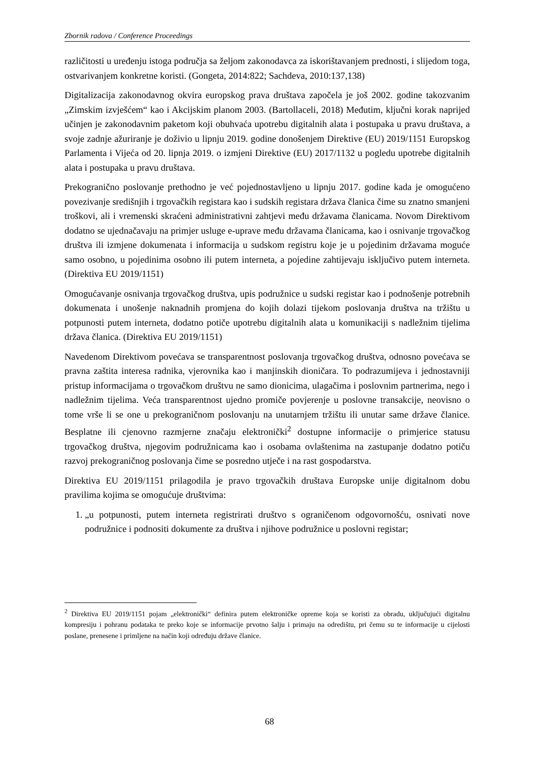Zbornik radova / Conference Proceedings
različitosti u uređenju istoga područja sa željom zakonodavca za iskorištavanjem prednosti, i slijedom toga, ostvarivanjem konkretne koristi. (Gongeta, 2014:822; Sachdeva, 2010:137,138)
Digitalizacija zakonodavnog okvira europskog prava društava započela je još 2002. godine takozvanim „Zimskim izvješćem“ kao i Akcijskim planom 2003. (Bartollaceli, 2018) Međutim, ključni korak naprijed učinjen je zakonodavnim paketom koji obuhvaća upotrebu digitalnih alata i postupaka u pravu društava, a svoje zadnje ažuriranje je doživio u lipnju 2019. godine donošenjem Direktive (EU) 2019/1151 Europskog Parlamenta i Vijeća od 20. lipnja 2019. o izmjeni Direktive (EU) 2017/1132 u pogledu upotrebe digitalnih alata i postupaka u pravu društava.
Prekogranično poslovanje prethodno je već pojednostavljeno u lipnju 2017. godine kada je omogućeno povezivanje središnjih i trgovačkih registara kao i sudskih registara država članica čime su znatno smanjeni troškovi, ali i vremenski skraćeni administrativni zahtjevi među državama članicama. Novom Direktivom dodatno se ujednačavaju na primjer usluge e-uprave među državama članicama, kao i osnivanje trgovačkog društva ili izmjene dokumenata i informacija u sudskom registru koje je u pojedinim državama moguće samo osobno, u pojedinima osobno ili putem interneta, a pojedine zahtijevaju isključivo putem interneta. (Direktiva EU 2019/1151)
Omogućavanje osnivanja trgovačkog društva, upis podružnice u sudski registar kao i podnošenje potrebnih dokumenata i unošenje naknadnih promjena do kojih dolazi tijekom poslovanja društva na tržištu u potpunosti putem interneta, dodatno potiče upotrebu digitalnih alata u komunikaciji s nadležnim tijelima država članica. (Direktiva EU 2019/1151)
Navedenom Direktivom povećava se transparentnost poslovanja trgovačkog društva, odnosno povećava se pravna zaštita interesa radnika, vjerovnika kao i manjinskih dioničara. To podrazumijeva i jednostavniji pristup informacijama o trgovačkom društvu ne samo dionicima, ulagačima i poslovnim partnerima, nego i nadležnim tijelima. Veća transparentnost ujedno promiče povjerenje u poslovne transakcije, neovisno o tome vrše li se one u prekograničnom poslovanju na unutarnjem tržištu ili unutar same države članice. Besplatne ili cjenovno razmjerne značaju elektronički<sup>2</sup> dostupne informacije o primjerice statusu trgovačkog društva, njegovim podružnicama kao i osobama ovlaštenima na zastupanje dodatno potiču razvoj prekograničnog poslovanja čime se posredno utječe i na rast gospodarstva.
Direktiva EU 2019/1151 prilagodila je pravo trgovačkih društava Europske unije digitalnom dobu pravilima kojima se omogućuje društvima:
1. „u potpunosti, putem interneta registrirati društvo s ograničenom odgovornošću, osnivati nove podružnice i podnositi dokumente za društva i njihove podružnice u poslovni registar;
<sup>2</sup> Direktiva EU 2019/1151 pojam „elektronički“ definira putem elektroničke opreme koja se koristi za obradu, uključujući digitalnu kompresiju i pohranu podataka te preko koje se informacije prvotno šalju i primaju na odredištu, pri čemu su te informacije u cijelosti poslane, prenesene i primljene na način koji određuju države članice.
68